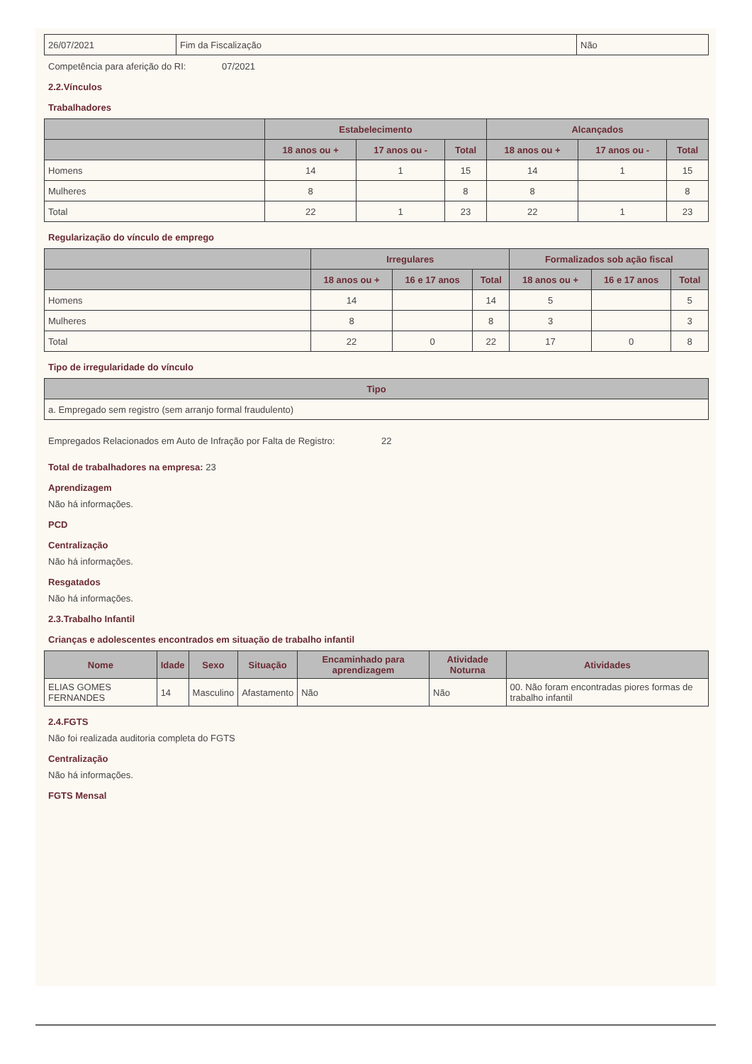| 26/07/2021 | Fim da Fiscalização | Não |
Competência para aferição do RI: 07/2021
2.2.Vínculos
Trabalhadores
| | Estabelecimento | | | Alcançados | | |
| --- | --- | --- | --- | --- | --- | --- |
| | 18 anos ou + | 17 anos ou - | Total | 18 anos ou + | 17 anos ou - | Total |
| Homens | 14 | 1 | 15 | 14 | 1 | 15 |
| Mulheres | 8 | | 8 | 8 | | 8 |
| Total | 22 | 1 | 23 | 22 | 1 | 23 |
Regularização do vínculo de emprego
| | Irregulares | | | Formalizados sob ação fiscal | | |
| --- | --- | --- | --- | --- | --- | --- |
| | 18 anos ou + | 16 e 17 anos | Total | 18 anos ou + | 16 e 17 anos | Total |
| Homens | 14 | | 14 | 5 | | 5 |
| Mulheres | 8 | | 8 | 3 | | 3 |
| Total | 22 | 0 | 22 | 17 | 0 | 8 |
Tipo de irregularidade do vínculo
| Tipo |
| --- |
| a. Empregado sem registro (sem arranjo formal fraudulento) |
Empregados Relacionados em Auto de Infração por Falta de Registro:
22
Total de trabalhadores na empresa: 23
Aprendizagem
Não há informações.
PCD
Centralização
Não há informações.
Resgatados
Não há informações.
2.3.Trabalho Infantil
Crianças e adolescentes encontrados em situação de trabalho infantil
| Nome | Idade | Sexo | Situação | Encaminhado para aprendizagem | Atividade Noturna | Atividades |
| --- | --- | --- | --- | --- | --- | --- |
| ELIAS GOMES FERNANDES | 14 | Masculino | Afastamento | Não | Não | 00. Não foram encontradas piores formas de trabalho infantil |
2.4.FGTS
Não foi realizada auditoria completa do FGTS
Centralização
Não há informações.
FGTS Mensal